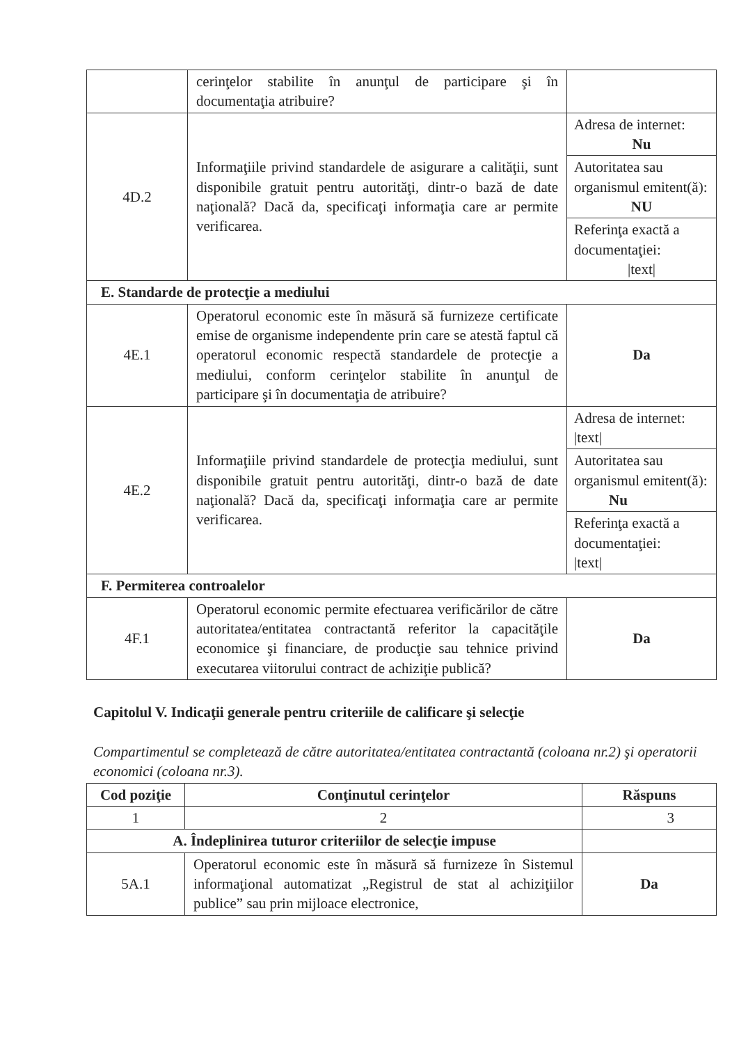| | cerinţelor stabilite în anunţul de participare şi în documentaţia atribuire? | |
| 4D.2 | Informaţiile privind standardele de asigurare a calităţii, sunt disponibile gratuit pentru autorităţi, dintr-o bază de date naţională? Dacă da, specificaţi informaţia care ar permite verificarea. | Adresa de internet: Nu Autoritatea sau organismul emitent(ă): NU Referinţa exactă a documentaţiei: /text/ |
| E. Standarde de protecţie a mediului | | |
| 4E.1 | Operatorul economic este în măsură să furnizeze certificate emise de organisme independente prin care se atestă faptul că operatorul economic respectă standardele de protecţie a mediului, conform cerinţelor stabilite în anunţul de participare şi în documentaţia de atribuire? | Da |
| 4E.2 | Informaţiile privind standardele de protecţia mediului, sunt disponibile gratuit pentru autorităţi, dintr-o bază de date naţională? Dacă da, specificaţi informaţia care ar permite verificarea. | Adresa de internet: /text/ Autoritatea sau organismul emitent(ă): Nu Referinţa exactă a documentaţiei: /text/ |
| F. Permiterea controalelor | | |
| 4F.1 | Operatorul economic permite efectuarea verificărilor de către autoritatea/entitatea contractantă referitor la capacităţile economice şi financiare, de producţie sau tehnice privind executarea viitorului contract de achiziţie publică? | Da |
Capitolul V. Indicaţii generale pentru criteriile de calificare şi selecţie
Compartimentul se completează de către autoritatea/entitatea contractantă (coloana nr.2) şi operatorii economici (coloana nr.3).
| Cod poziţie | Conţinutul cerinţelor | Răspuns |
| --- | --- | --- |
| 1 | 2 | 3 |
| A. Îndeplinirea tuturor criteriilor de selecţie impuse | | |
| 5A.1 | Operatorul economic este în măsură să furnizeze în Sistemul informaţional automatizat „Registrul de stat al achiziţiilor publice” sau prin mijloace electronice, | Da |